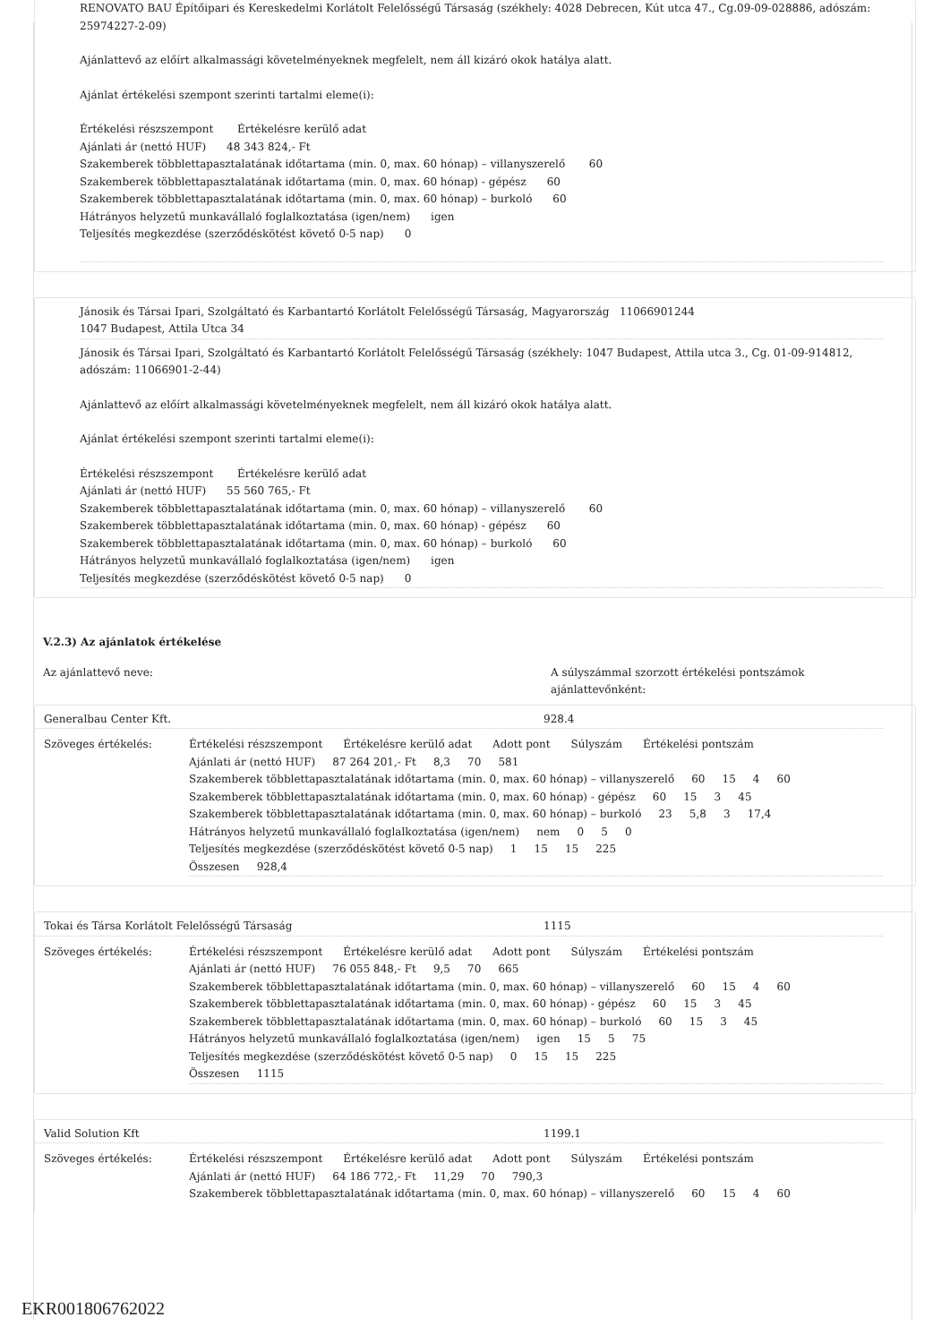RENOVATO BAU Építőipari és Kereskedelmi Korlátolt Felelősségű Társaság (székhely: 4028 Debrecen, Kút utca 47., Cg.09-09-028886, adószám: 25974227-2-09)
Ajánlattevő az előírt alkalmassági követelményeknek megfelelt, nem áll kizáró okok hatálya alatt.
Ajánlat értékelési szempont szerinti tartalmi eleme(i):
Értékelési részszempont Értékelésre kerülő adat
Ajánlati ár (nettó HUF) 48 343 824,- Ft
Szakemberek többlettapasztalatának időtartama (min. 0, max. 60 hónap) – villanyszerelő 60
Szakemberek többlettapasztalatának időtartama (min. 0, max. 60 hónap) - gépész 60
Szakemberek többlettapasztalatának időtartama (min. 0, max. 60 hónap) – burkoló 60
Hátrányos helyzetű munkavállaló foglalkoztatása (igen/nem) igen
Teljesítés megkezdése (szerződéskötést követő 0-5 nap) 0
Jánosik és Társai Ipari, Szolgáltató és Karbantartó Korlátolt Felelősségű Társaság, Magyarország 11066901244
1047 Budapest, Attila Utca 34
Jánosik és Társai Ipari, Szolgáltató és Karbantartó Korlátolt Felelősségű Társaság (székhely: 1047 Budapest, Attila utca 3., Cg. 01-09-914812, adószám: 11066901-2-44)
Ajánlattevő az előírt alkalmassági követelményeknek megfelelt, nem áll kizáró okok hatálya alatt.
Ajánlat értékelési szempont szerinti tartalmi eleme(i):
Értékelési részszempont Értékelésre kerülő adat
Ajánlati ár (nettó HUF) 55 560 765,- Ft
Szakemberek többlettapasztalatának időtartama (min. 0, max. 60 hónap) – villanyszerelő 60
Szakemberek többlettapasztalatának időtartama (min. 0, max. 60 hónap) - gépész 60
Szakemberek többlettapasztalatának időtartama (min. 0, max. 60 hónap) – burkoló 60
Hátrányos helyzetű munkavállaló foglalkoztatása (igen/nem) igen
Teljesítés megkezdése (szerződéskötést követő 0-5 nap) 0
V.2.3) Az ajánlatok értékelése
Az ajánlattevő neve: A súlyszámmal szorzott értékelési pontszámok ajánlattevőnként:
Generalbau Center Kft. 928.4
Szöveges értékelés: Értékelési részszempont Értékelésre kerülő adat Adott pont Súlyszám Értékelési pontszám
Ajánlati ár (nettó HUF) 87 264 201,- Ft 8,3 70 581
Szakemberek többlettapasztalatának időtartama (min. 0, max. 60 hónap) – villanyszerelő 60 15 4 60
Szakemberek többlettapasztalatának időtartama (min. 0, max. 60 hónap) - gépész 60 15 3 45
Szakemberek többlettapasztalatának időtartama (min. 0, max. 60 hónap) – burkoló 23 5,8 3 17,4
Hátrányos helyzetű munkavállaló foglalkoztatása (igen/nem) nem 0 5 0
Teljesítés megkezdése (szerződéskötést követő 0-5 nap) 1 15 15 225
Összesen 928,4
Tokai és Társa Korlátolt Felelősségű Társaság 1115
Szöveges értékelés: Értékelési részszempont Értékelésre kerülő adat Adott pont Súlyszám Értékelési pontszám
Ajánlati ár (nettó HUF) 76 055 848,- Ft 9,5 70 665
Szakemberek többlettapasztalatának időtartama (min. 0, max. 60 hónap) – villanyszerelő 60 15 4 60
Szakemberek többlettapasztalatának időtartama (min. 0, max. 60 hónap) - gépész 60 15 3 45
Szakemberek többlettapasztalatának időtartama (min. 0, max. 60 hónap) – burkoló 60 15 3 45
Hátrányos helyzetű munkavállaló foglalkoztatása (igen/nem) igen 15 5 75
Teljesítés megkezdése (szerződéskötést követő 0-5 nap) 0 15 15 225
Összesen 1115
Valid Solution Kft 1199.1
Szöveges értékelés: Értékelési részszempont Értékelésre kerülő adat Adott pont Súlyszám Értékelési pontszám
Ajánlati ár (nettó HUF) 64 186 772,- Ft 11,29 70 790,3
Szakemberek többlettapasztalatának időtartama (min. 0, max. 60 hónap) – villanyszerelő 60 15 4 60
EKR001806762022